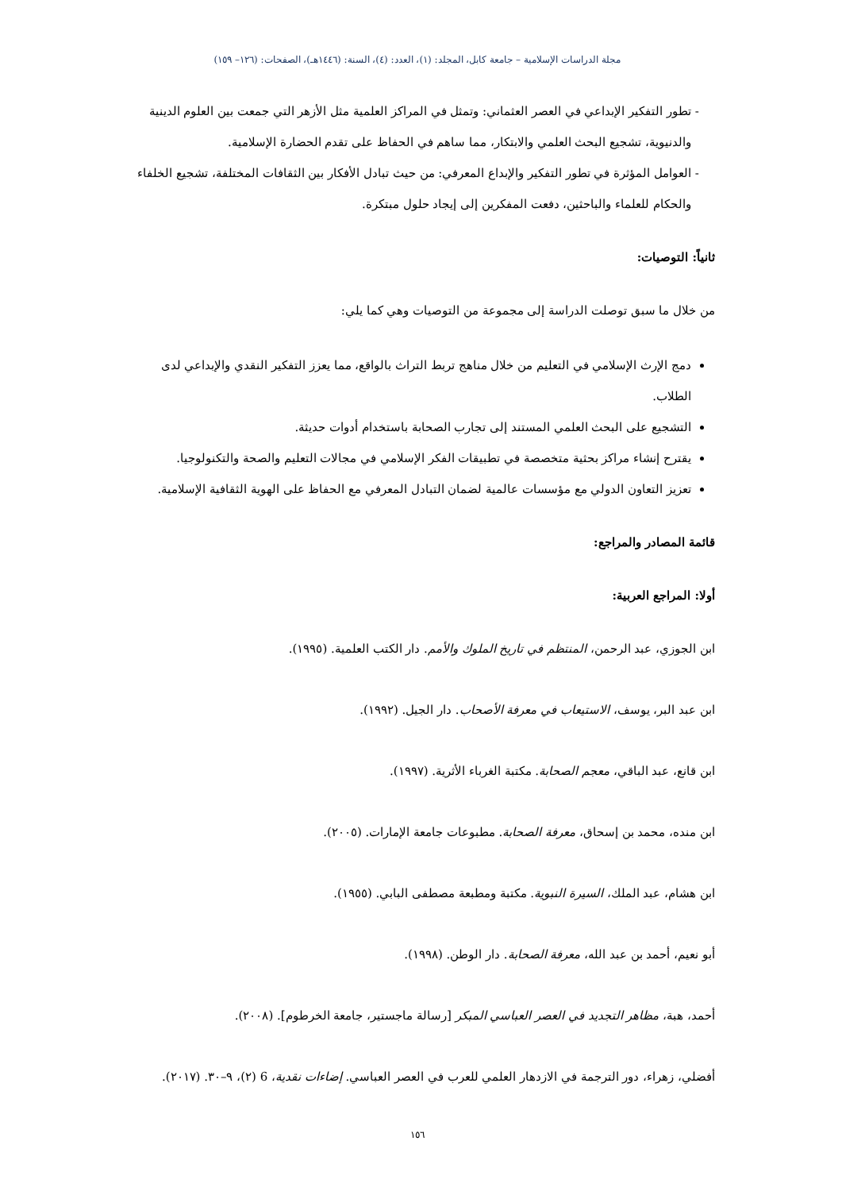مجلة الدراسات الإسلامية – جامعة كابل، المجلد: (١)، العدد: (٤)، السنة: (١٤٤٦هـ)، الصفحات: (١٢٦– ١٥٩)
تطور التفكير الإبداعي في العصر العثماني: وتمثل في المراكز العلمية مثل الأزهر التي جمعت بين العلوم الدينية والدنيوية، تشجيع البحث العلمي والابتكار، مما ساهم في الحفاظ على تقدم الحضارة الإسلامية.
العوامل المؤثرة في تطور التفكير والإبداع المعرفي: من حيث تبادل الأفكار بين الثقافات المختلفة، تشجيع الخلفاء والحكام للعلماء والباحثين، دفعت المفكرين إلى إيجاد حلول مبتكرة.
ثانياً: التوصيات:
من خلال ما سبق توصلت الدراسة إلى مجموعة من التوصيات وهي كما يلي:
دمج الإرث الإسلامي في التعليم من خلال مناهج تربط التراث بالواقع، مما يعزز التفكير النقدي والإبداعي لدى الطلاب.
التشجيع على البحث العلمي المستند إلى تجارب الصحابة باستخدام أدوات حديثة.
يقترح إنشاء مراكز بحثية متخصصة في تطبيقات الفكر الإسلامي في مجالات التعليم والصحة والتكنولوجيا.
تعزيز التعاون الدولي مع مؤسسات عالمية لضمان التبادل المعرفي مع الحفاظ على الهوية الثقافية الإسلامية.
قائمة المصادر والمراجع:
أولا: المراجع العربية:
ابن الجوزي، عبد الرحمن، المنتظم في تاريخ الملوك والأمم. دار الكتب العلمية. (١٩٩٥).
ابن عبد البر، يوسف، الاستيعاب في معرفة الأصحاب. دار الجيل. (١٩٩٢).
ابن قانع، عبد الباقي، معجم الصحابة. مكتبة الغرباء الأثرية. (١٩٩٧).
ابن منده، محمد بن إسحاق، معرفة الصحابة. مطبوعات جامعة الإمارات. (٢٠٠٥).
ابن هشام، عبد الملك، السيرة النبوية. مكتبة ومطبعة مصطفى البابي. (١٩٥٥).
أبو نعيم، أحمد بن عبد الله، معرفة الصحابة. دار الوطن. (١٩٩٨).
أحمد، هبة، مظاهر التجديد في العصر العباسي المبكر [رسالة ماجستير، جامعة الخرطوم]. (٢٠٠٨).
أفضلي، زهراء، دور الترجمة في الازدهار العلمي للعرب في العصر العباسي. إضاءات نقدية، 6 (٢)، ٩–٣٠. (٢٠١٧).
١٥٦